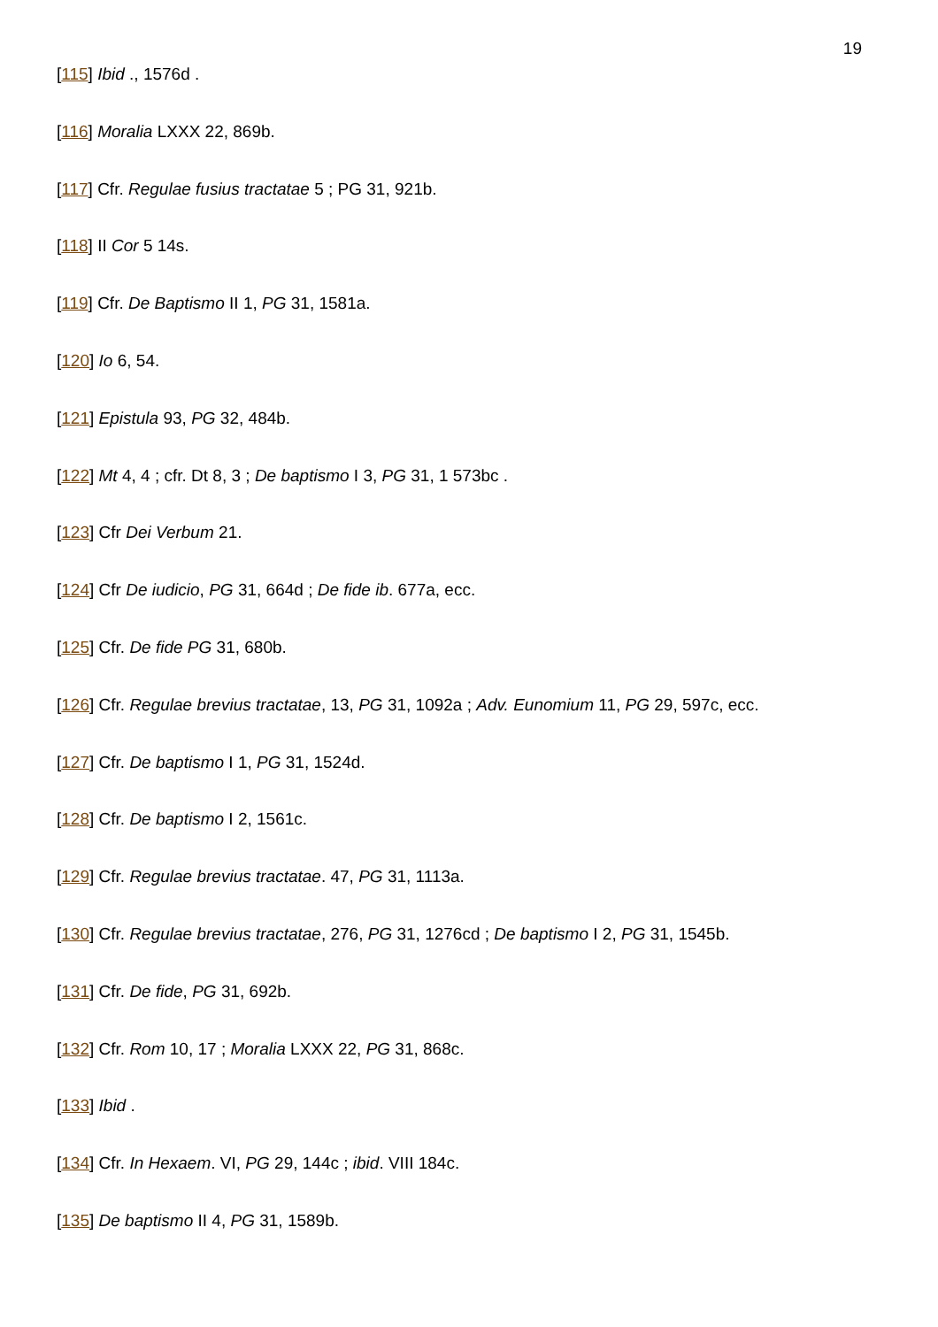19
[115] Ibid ., 1576d .
[116] Moralia LXXX 22, 869b.
[117] Cfr. Regulae fusius tractatae 5 ; PG 31, 921b.
[118] II Cor 5 14s.
[119] Cfr. De Baptismo II 1, PG 31, 1581a.
[120] Io 6, 54.
[121] Epistula 93, PG 32, 484b.
[122] Mt 4, 4 ; cfr. Dt 8, 3 ; De baptismo I 3, PG 31, 1 573bc .
[123] Cfr Dei Verbum 21.
[124] Cfr De iudicio, PG 31, 664d ; De fide ib. 677a, ecc.
[125] Cfr. De fide PG 31, 680b.
[126] Cfr. Regulae brevius tractatae, 13, PG 31, 1092a ; Adv. Eunomium 11, PG 29, 597c, ecc.
[127] Cfr. De baptismo I 1, PG 31, 1524d.
[128] Cfr. De baptismo I 2, 1561c.
[129] Cfr. Regulae brevius tractatae. 47, PG 31, 1113a.
[130] Cfr. Regulae brevius tractatae, 276, PG 31, 1276cd ; De baptismo I 2, PG 31, 1545b.
[131] Cfr. De fide, PG 31, 692b.
[132] Cfr. Rom 10, 17 ; Moralia LXXX 22, PG 31, 868c.
[133] Ibid .
[134] Cfr. In Hexaem. VI, PG 29, 144c ; ibid. VIII 184c.
[135] De baptismo II 4, PG 31, 1589b.